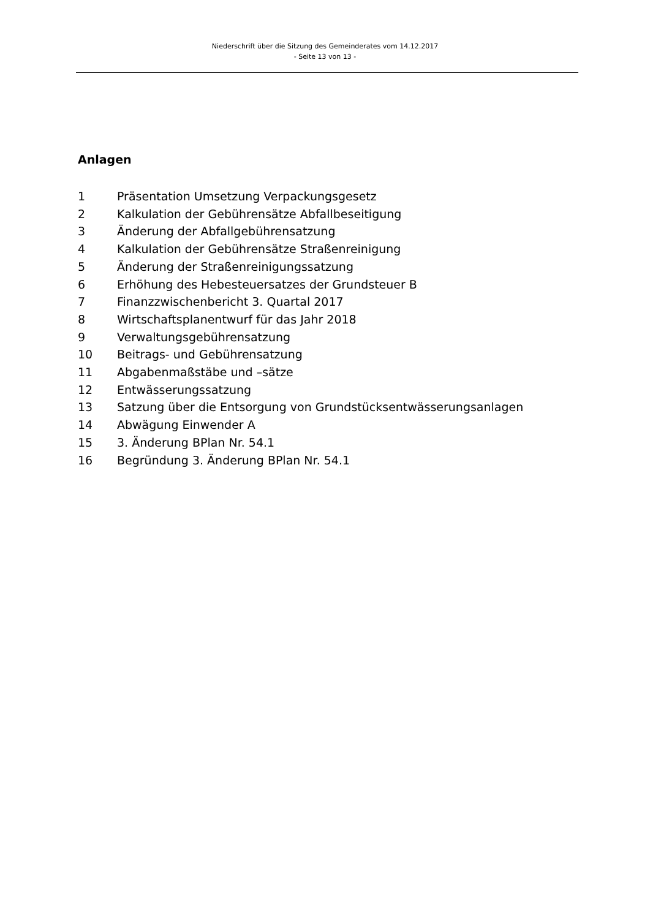Niederschrift über die Sitzung des Gemeinderates vom 14.12.2017
- Seite 13 von 13 -
Anlagen
1 Präsentation Umsetzung Verpackungsgesetz
2 Kalkulation der Gebührensätze Abfallbeseitigung
3 Änderung der Abfallgebührensatzung
4 Kalkulation der Gebührensätze Straßenreinigung
5 Änderung der Straßenreinigungssatzung
6 Erhöhung des Hebesteuersatzes der Grundsteuer B
7 Finanzzwischenbericht 3. Quartal 2017
8 Wirtschaftsplanentwurf für das Jahr 2018
9 Verwaltungsgebührensatzung
10 Beitrags- und Gebührensatzung
11 Abgabenmaßstäbe und –sätze
12 Entwässerungssatzung
13 Satzung über die Entsorgung von Grundstücksentwässerungsanlagen
14 Abwägung Einwender A
15 3. Änderung BPlan Nr. 54.1
16 Begründung 3. Änderung BPlan Nr. 54.1